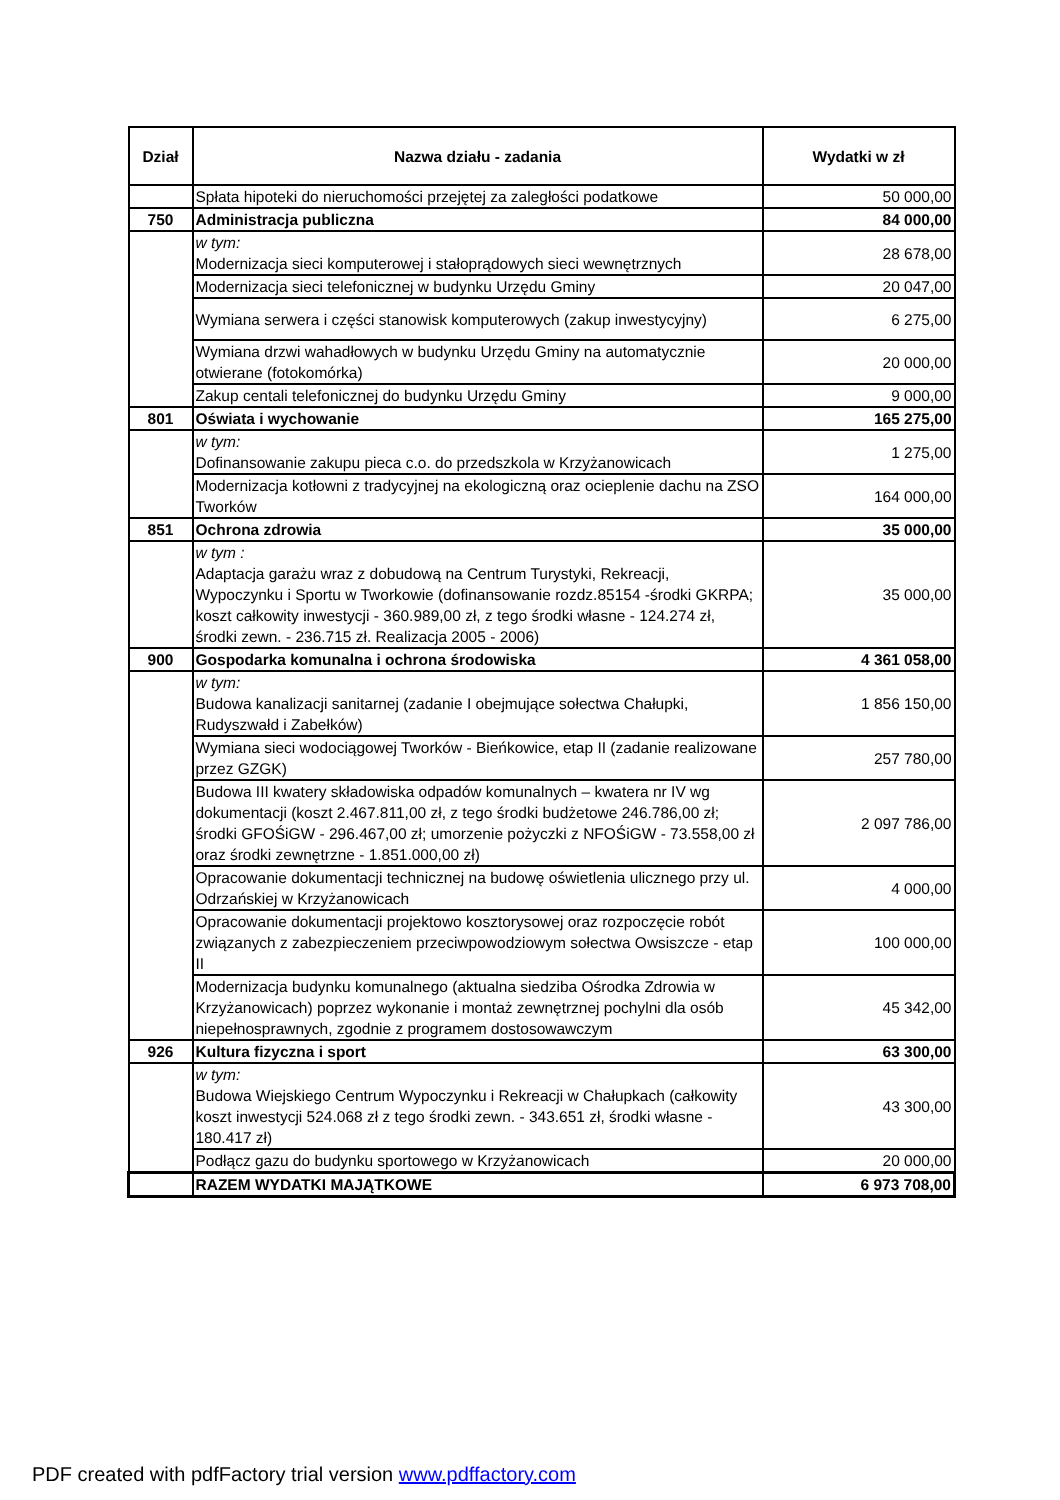| Dział | Nazwa działu - zadania | Wydatki w zł |
| --- | --- | --- |
| | Spłata hipoteki do nieruchomości przejętej za zaległości podatkowe | 50 000,00 |
| 750 | Administracja publiczna | 84 000,00 |
| | w tym: Modernizacja sieci komputerowej i stałoprądowych sieci wewnętrznych | 28 678,00 |
| | Modernizacja sieci telefonicznej w budynku Urzędu Gminy | 20 047,00 |
| | Wymiana serwera i części stanowisk komputerowych (zakup inwestycyjny) | 6 275,00 |
| | Wymiana drzwi wahadłowych w budynku Urzędu Gminy na automatycznie otwierane (fotokomórka) | 20 000,00 |
| | Zakup centali telefonicznej do budynku Urzędu Gminy | 9 000,00 |
| 801 | Oświata i wychowanie | 165 275,00 |
| | w tym: Dofinansowanie zakupu pieca c.o. do przedszkola w Krzyżanowicach | 1 275,00 |
| | Modernizacja kotłowni z tradycyjnej na ekologiczną oraz ocieplenie dachu na ZSO Tworków | 164 000,00 |
| 851 | Ochrona zdrowia | 35 000,00 |
| | w tym : Adaptacja garażu wraz z dobudową na Centrum Turystyki, Rekreacji, Wypoczynku i Sportu w Tworkowie (dofinansowanie rozdz.85154 -środki GKRPA; koszt całkowity inwestycji - 360.989,00 zł, z tego środki własne - 124.274 zł, środki zewn. - 236.715 zł. Realizacja 2005 - 2006) | 35 000,00 |
| 900 | Gospodarka komunalna i ochrona środowiska | 4 361 058,00 |
| | w tym: Budowa kanalizacji sanitarnej (zadanie I obejmujące sołectwa Chałupki, Rudyszwałd i Zabełków) | 1 856 150,00 |
| | Wymiana sieci wodociągowej Tworków - Bieńkowice, etap II (zadanie realizowane przez GZGK) | 257 780,00 |
| | Budowa III kwatery składowiska odpadów komunalnych – kwatera nr IV wg dokumentacji (koszt 2.467.811,00 zł, z tego środki budżetowe 246.786,00 zł; środki GFOŚiGW - 296.467,00 zł; umorzenie pożyczki z NFOŚiGW - 73.558,00 zł oraz środki zewnętrzne - 1.851.000,00 zł) | 2 097 786,00 |
| | Opracowanie dokumentacji technicznej na budowę oświetlenia ulicznego przy ul. Odrzańskiej w Krzyżanowicach | 4 000,00 |
| | Opracowanie dokumentacji projektowo kosztorysowej oraz rozpoczęcie robót związanych z zabezpieczeniem przeciwpowodziowym sołectwa Owsiszcze - etap II | 100 000,00 |
| | Modernizacja budynku komunalnego (aktualna siedziba Ośrodka Zdrowia w Krzyżanowicach) poprzez wykonanie i montaż zewnętrznej pochylni dla osób niepełnosprawnych, zgodnie z programem dostosowawczym | 45 342,00 |
| 926 | Kultura fizyczna i sport | 63 300,00 |
| | w tym: Budowa Wiejskiego Centrum Wypoczynku i Rekreacji w Chałupkach (całkowity koszt inwestycji 524.068 zł z tego środki zewn. - 343.651 zł, środki własne - 180.417 zł) | 43 300,00 |
| | Podłącz gazu do budynku sportowego w Krzyżanowicach | 20 000,00 |
| | RAZEM WYDATKI MAJĄTKOWE | 6 973 708,00 |
PDF created with pdfFactory trial version www.pdffactory.com